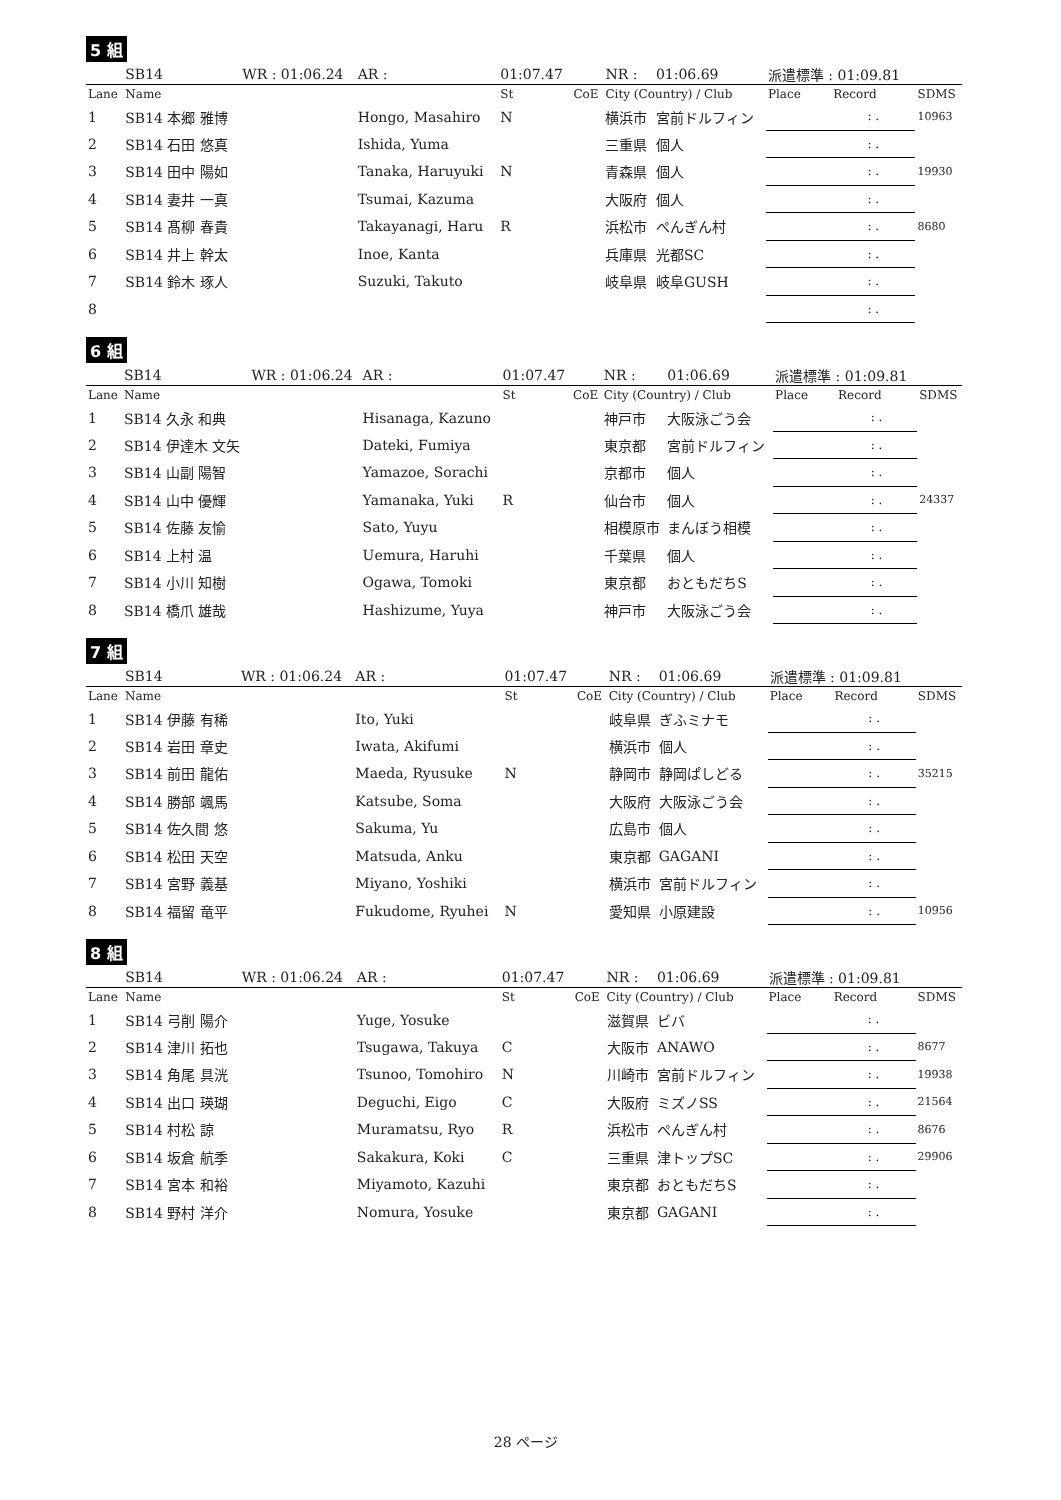5 組
| | SB14 | WR : 01:06.24 | AR : | 01:07.47 | | NR : | 01:06.69 | 派遣標準 : 01:09.81 | | |
| Lane | Name | | | St | CoE | City (Country) / Club | | Place | Record | SDMS |
| 1 | SB14 本郷 雅博 | | Hongo, Masahiro | N | | 横浜市 | 宮前ドルフィン | | : . | 10963 |
| 2 | SB14 石田 悠真 | | Ishida, Yuma | | | 三重県 | 個人 | | : . | |
| 3 | SB14 田中 陽如 | | Tanaka, Haruyuki | N | | 青森県 | 個人 | | : . | 19930 |
| 4 | SB14 妻井 一真 | | Tsumai, Kazuma | | | 大阪府 | 個人 | | : . | |
| 5 | SB14 髙柳 春貴 | | Takayanagi, Haru | R | | 浜松市 | ぺんぎん村 | | : . | 8680 |
| 6 | SB14 井上 幹太 | | Inoe, Kanta | | | 兵庫県 | 光都SC | | : . | |
| 7 | SB14 鈴木 琢人 | | Suzuki, Takuto | | | 岐阜県 | 岐阜GUSH | | : . | |
| 8 | | | | | | | | | : . | |
6 組
| | SB14 | WR : 01:06.24 | AR : | 01:07.47 | | NR : | 01:06.69 | 派遣標準 : 01:09.81 | | |
| Lane | Name | | | St | CoE | City (Country) / Club | | Place | Record | SDMS |
| 1 | SB14 久永 和典 | | Hisanaga, Kazuno | | | 神戸市 | 大阪泳ごう会 | | : . | |
| 2 | SB14 伊達木 文矢 | | Dateki, Fumiya | | | 東京都 | 宮前ドルフィン | | : . | |
| 3 | SB14 山副 陽智 | | Yamazoe, Sorachi | | | 京都市 | 個人 | | : . | |
| 4 | SB14 山中 優輝 | | Yamanaka, Yuki | R | | 仙台市 | 個人 | | : . | 24337 |
| 5 | SB14 佐藤 友愉 | | Sato, Yuyu | | | 相模原市 | まんぼう相模 | | : . | |
| 6 | SB14 上村 温 | | Uemura, Haruhi | | | 千葉県 | 個人 | | : . | |
| 7 | SB14 小川 知樹 | | Ogawa, Tomoki | | | 東京都 | おともだちS | | : . | |
| 8 | SB14 橋爪 雄哉 | | Hashizume, Yuya | | | 神戸市 | 大阪泳ごう会 | | : . | |
7 組
| | SB14 | WR : 01:06.24 | AR : | 01:07.47 | | NR : | 01:06.69 | 派遣標準 : 01:09.81 | | |
| Lane | Name | | | St | CoE | City (Country) / Club | | Place | Record | SDMS |
| 1 | SB14 伊藤 有稀 | | Ito, Yuki | | | 岐阜県 | ぎふミナモ | | : . | |
| 2 | SB14 岩田 章史 | | Iwata, Akifumi | | | 横浜市 | 個人 | | : . | |
| 3 | SB14 前田 龍佑 | | Maeda, Ryusuke | N | | 静岡市 | 静岡ぱしどる | | : . | 35215 |
| 4 | SB14 勝部 颯馬 | | Katsube, Soma | | | 大阪府 | 大阪泳ごう会 | | : . | |
| 5 | SB14 佐久間 悠 | | Sakuma, Yu | | | 広島市 | 個人 | | : . | |
| 6 | SB14 松田 天空 | | Matsuda, Anku | | | 東京都 | GAGANI | | : . | |
| 7 | SB14 宮野 義基 | | Miyano, Yoshiki | | | 横浜市 | 宮前ドルフィン | | : . | |
| 8 | SB14 福留 竜平 | | Fukudome, Ryuhei | N | | 愛知県 | 小原建設 | | : . | 10956 |
8 組
| | SB14 | WR : 01:06.24 | AR : | 01:07.47 | | NR : | 01:06.69 | 派遣標準 : 01:09.81 | | |
| Lane | Name | | | St | CoE | City (Country) / Club | | Place | Record | SDMS |
| 1 | SB14 弓削 陽介 | | Yuge, Yosuke | | | 滋賀県 | ビバ | | : . | |
| 2 | SB14 津川 拓也 | | Tsugawa, Takuya | C | | 大阪市 | ANAWO | | : . | 8677 |
| 3 | SB14 角尾 具洸 | | Tsunoo, Tomohiro | N | | 川崎市 | 宮前ドルフィン | | : . | 19938 |
| 4 | SB14 出口 瑛瑚 | | Deguchi, Eigo | C | | 大阪府 | ミズノSS | | : . | 21564 |
| 5 | SB14 村松 諒 | | Muramatsu, Ryo | R | | 浜松市 | ぺんぎん村 | | : . | 8676 |
| 6 | SB14 坂倉 航季 | | Sakakura, Koki | C | | 三重県 | 津トップSC | | : . | 29906 |
| 7 | SB14 宮本 和裕 | | Miyamoto, Kazuhi | | | 東京都 | おともだちS | | : . | |
| 8 | SB14 野村 洋介 | | Nomura, Yosuke | | | 東京都 | GAGANI | | : . | |
28 ページ